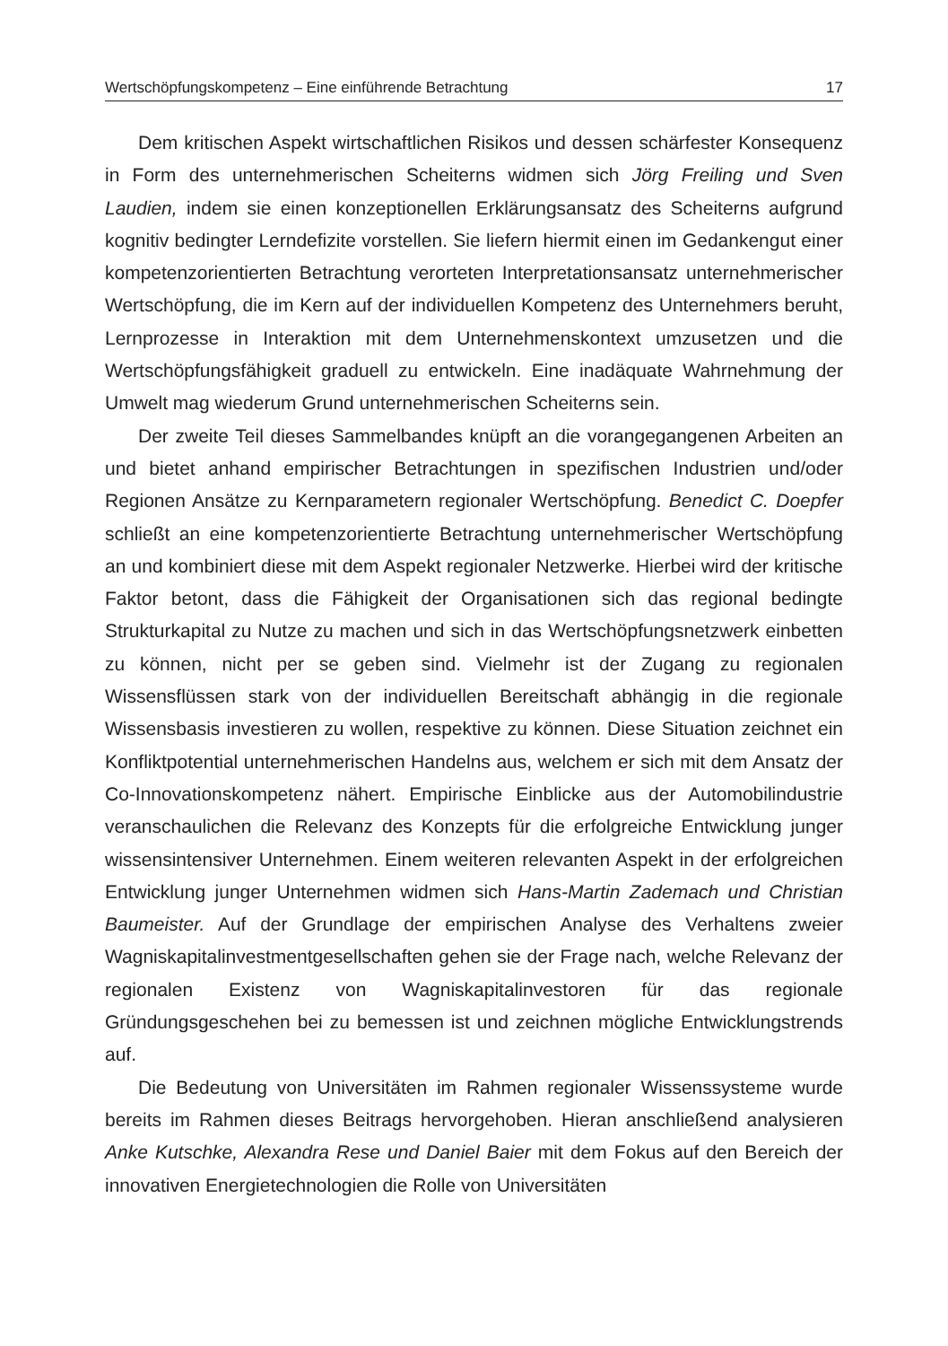Wertschöpfungskompetenz – Eine einführende Betrachtung 17
Dem kritischen Aspekt wirtschaftlichen Risikos und dessen schärfester Konsequenz in Form des unternehmerischen Scheiterns widmen sich Jörg Freiling und Sven Laudien, indem sie einen konzeptionellen Erklärungsansatz des Scheiterns aufgrund kognitiv bedingter Lerndefizite vorstellen. Sie liefern hiermit einen im Gedankengut einer kompetenzorientierten Betrachtung verorteten Interpretationsansatz unternehmerischer Wertschöpfung, die im Kern auf der individuellen Kompetenz des Unternehmers beruht, Lernprozesse in Interaktion mit dem Unternehmenskontext umzusetzen und die Wertschöpfungsfähigkeit graduell zu entwickeln. Eine inadäquate Wahrnehmung der Umwelt mag wiederum Grund unternehmerischen Scheiterns sein.
Der zweite Teil dieses Sammelbandes knüpft an die vorangegangenen Arbeiten an und bietet anhand empirischer Betrachtungen in spezifischen Industrien und/oder Regionen Ansätze zu Kernparametern regionaler Wertschöpfung. Benedict C. Doepfer schließt an eine kompetenzorientierte Betrachtung unternehmerischer Wertschöpfung an und kombiniert diese mit dem Aspekt regionaler Netzwerke. Hierbei wird der kritische Faktor betont, dass die Fähigkeit der Organisationen sich das regional bedingte Strukturkapital zu Nutze zu machen und sich in das Wertschöpfungsnetzwerk einbetten zu können, nicht per se geben sind. Vielmehr ist der Zugang zu regionalen Wissensflüssen stark von der individuellen Bereitschaft abhängig in die regionale Wissensbasis investieren zu wollen, respektive zu können. Diese Situation zeichnet ein Konfliktpotential unternehmerischen Handelns aus, welchem er sich mit dem Ansatz der Co-Innovationskompetenz nähert. Empirische Einblicke aus der Automobilindustrie veranschaulichen die Relevanz des Konzepts für die erfolgreiche Entwicklung junger wissensintensiver Unternehmen. Einem weiteren relevanten Aspekt in der erfolgreichen Entwicklung junger Unternehmen widmen sich Hans-Martin Zademach und Christian Baumeister. Auf der Grundlage der empirischen Analyse des Verhaltens zweier Wagniskapitalinvestmentgesellschaften gehen sie der Frage nach, welche Relevanz der regionalen Existenz von Wagniskapitalinvestoren für das regionale Gründungsgeschehen bei zu bemessen ist und zeichnen mögliche Entwicklungstrends auf.
Die Bedeutung von Universitäten im Rahmen regionaler Wissenssysteme wurde bereits im Rahmen dieses Beitrags hervorgehoben. Hieran anschließend analysieren Anke Kutschke, Alexandra Rese und Daniel Baier mit dem Fokus auf den Bereich der innovativen Energietechnologien die Rolle von Universitäten